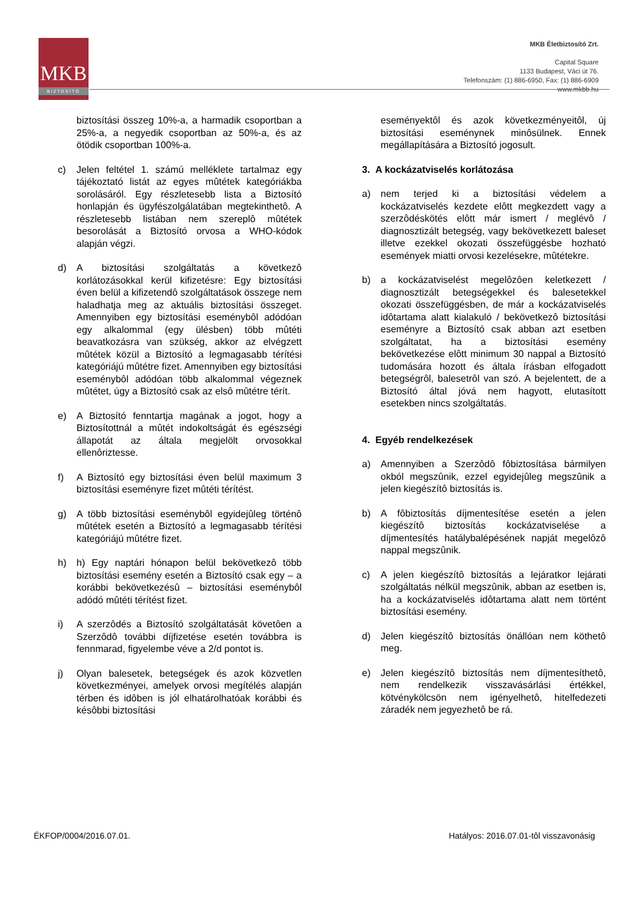MKB
BIZTOSÍTÓ
MKB Életbiztosító Zrt.
Capital Square
1133 Budapest, Váci út 76.
Telefonszám: (1) 886-6950, Fax: (1) 886-6909
www.mkbb.hu
biztosítási összeg 10%-a, a harmadik csoportban a 25%-a, a negyedik csoportban az 50%-a, és az ötödik csoportban 100%-a.
c) Jelen feltétel 1. számú melléklete tartalmaz egy tájékoztató listát az egyes mûtétek kategóriákba sorolásáról. Egy részletesebb lista a Biztosító honlapján és ügyfészolgálatában megtekinthetô. A részletesebb listában nem szereplô mûtétek besorolását a Biztosító orvosa a WHO-kódok alapján végzi.
d) A biztosítási szolgáltatás a következô korlátozásokkal kerül kifizetésre: Egy biztosítási éven belül a kifizetendô szolgáltatások összege nem haladhatja meg az aktuális biztosítási összeget. Amennyiben egy biztosítási eseménybôl adódóan egy alkalommal (egy ülésben) több mûtéti beavatkozásra van szükség, akkor az elvégzett mûtétek közül a Biztosító a legmagasabb térítési kategóriájú mûtétre fizet. Amennyiben egy biztosítási eseménybôl adódóan több alkalommal végeznek mûtétet, úgy a Biztosító csak az elsô mûtétre térít.
e) A Biztosító fenntartja magának a jogot, hogy a Biztosítottnál a mûtét indokoltságát és egészségi állapotát az általa megjelölt orvosokkal ellenôriztesse.
f) A Biztosító egy biztosítási éven belül maximum 3 biztosítási eseményre fizet mûtéti térítést.
g) A több biztosítási eseménybôl egyidejûleg történô mûtétek esetén a Biztosító a legmagasabb térítési kategóriájú mûtétre fizet.
h) h) Egy naptári hónapon belül bekövetkezô több biztosítási esemény esetén a Biztosító csak egy – a korábbi bekövetkezésû – biztosítási eseménybôl adódó mûtéti térítést fizet.
i) A szerzôdés a Biztosító szolgáltatását követôen a Szerzôdô további díjfizetése esetén továbbra is fennmarad, figyelembe véve a 2/d pontot is.
j) Olyan balesetek, betegségek és azok közvetlen következményei, amelyek orvosi megítélés alapján térben és idôben is jól elhatárolhatóak korábbi és késôbbi biztosítási
eseményektôl és azok következményeitôl, új biztosítási eseménynek minôsülnek. Ennek megállapítására a Biztosító jogosult.
3. A kockázatviselés korlátozása
a) nem terjed ki a biztosítási védelem a kockázatviselés kezdete elôtt megkezdett vagy a szerzôdéskötés elôtt már ismert / meglévô / diagnosztizált betegség, vagy bekövetkezett baleset illetve ezekkel okozati összefüggésbe hozható események miatti orvosi kezelésekre, mûtétekre.
b) a kockázatviselést megelôzôen keletkezett / diagnosztizált betegségekkel és balesetekkel okozati összefüggésben, de már a kockázatviselés idôtartama alatt kialakuló / bekövetkezô biztosítási eseményre a Biztosító csak abban azt esetben szolgáltatat, ha a biztosítási esemény bekövetkezése elôtt minimum 30 nappal a Biztosító tudomására hozott és általa írásban elfogadott betegségrôl, balesetrôl van szó. A bejelentett, de a Biztosító által jóvá nem hagyott, elutasított esetekben nincs szolgáltatás.
4. Egyéb rendelkezések
a) Amennyiben a Szerzôdô fôbiztosítása bármilyen okból megszûnik, ezzel egyidejûleg megszûnik a jelen kiegészítô biztosítás is.
b) A fôbiztosítás díjmentesítése esetén a jelen kiegészítô biztosítás kockázatviselése a díjmentesítés hatálybalépésének napját megelôzô nappal megszûnik.
c) A jelen kiegészítô biztosítás a lejáratkor lejárati szolgáltatás nélkül megszûnik, abban az esetben is, ha a kockázatviselés idôtartama alatt nem történt biztosítási esemény.
d) Jelen kiegészítô biztosítás önállóan nem köthetô meg.
e) Jelen kiegészítô biztosítás nem díjmentesíthetô, nem rendelkezik visszavásárlási értékkel, kötvénykölcsön nem igényelhetô, hitelfedezeti záradék nem jegyezhetô be rá.
ÉKFOP/0004/2016.07.01. Hatályos: 2016.07.01-tôl visszavonásig